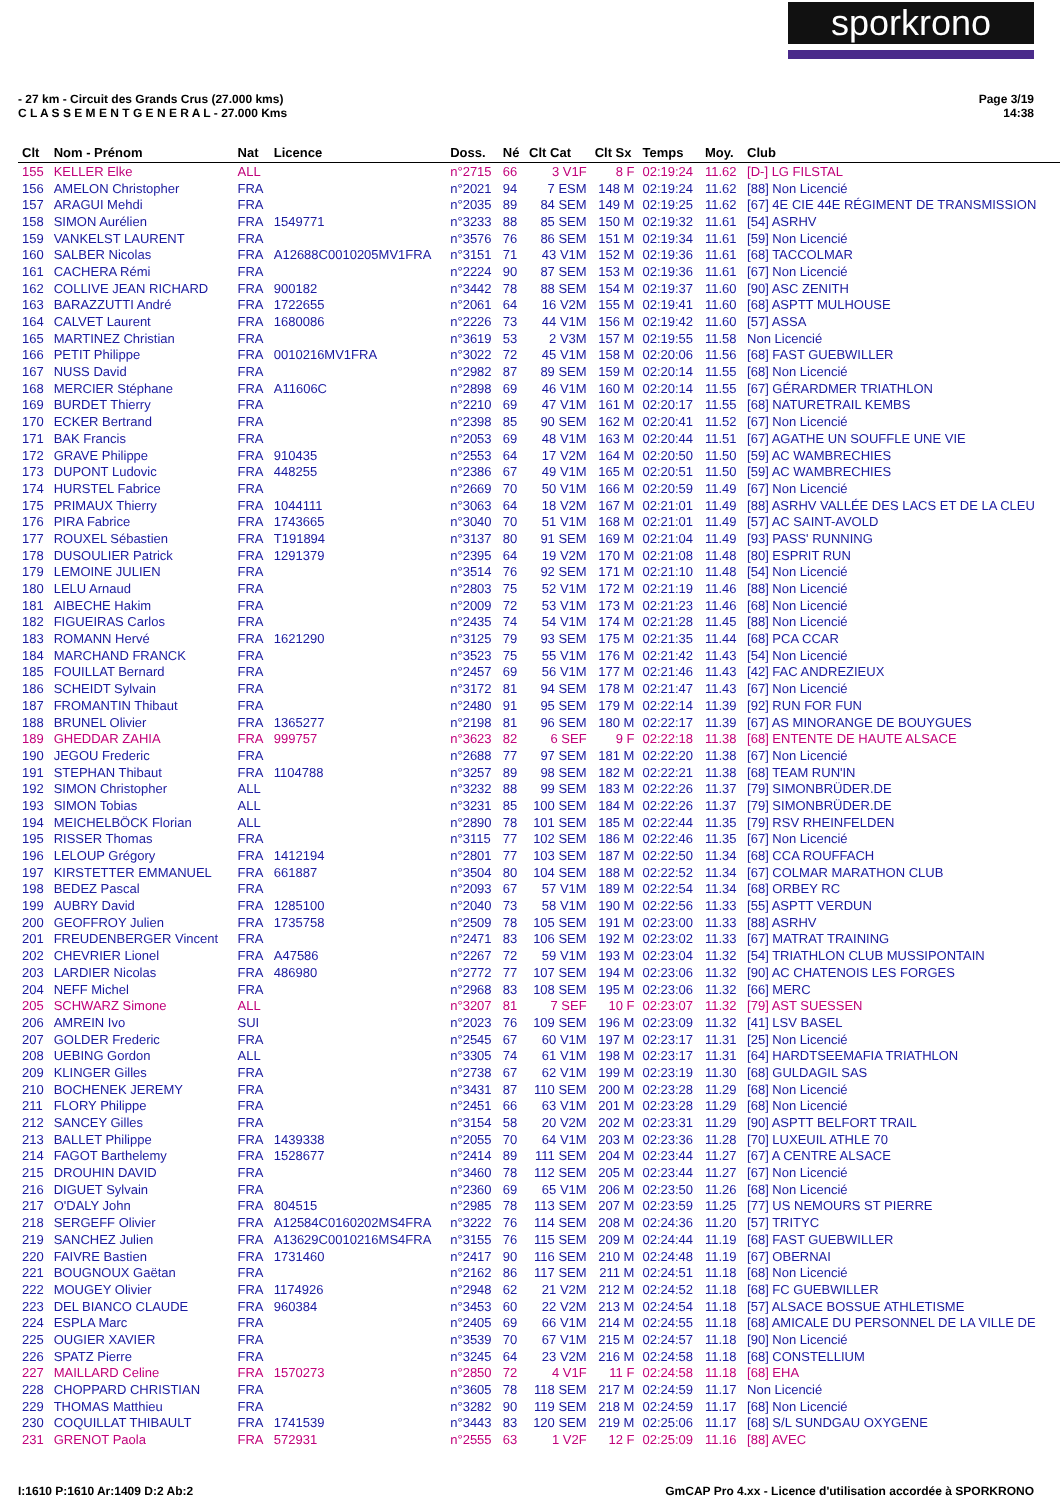sporkrono
- 27 km - Circuit des Grands Crus (27.000 kms)
C L A S S E M E N T G E N E R A L - 27.000 Kms
Page 3/19
14:38
| Clt | Nom - Prénom | Nat | Licence | Doss. | Né | Clt Cat | Clt Sx | Temps | Moy. | Club |
| --- | --- | --- | --- | --- | --- | --- | --- | --- | --- | --- |
| 155 | KELLER Elke | ALL | | n°2715 | 66 | 3 V1F | 8 F | 02:19:24 | 11.62 | [D-] LG FILSTAL |
| 156 | AMELON Christopher | FRA | | n°2021 | 94 | 7 ESM | 148 M | 02:19:24 | 11.62 | [88] Non Licencié |
| 157 | ARAGUI Mehdi | FRA | | n°2035 | 89 | 84 SEM | 149 M | 02:19:25 | 11.62 | [67] 4E CIE 44E RÉGIMENT DE TRANSMISSION |
| 158 | SIMON Aurélien | FRA | 1549771 | n°3233 | 88 | 85 SEM | 150 M | 02:19:32 | 11.61 | [54] ASRHV |
| 159 | VANKELST LAURENT | FRA | | n°3576 | 76 | 86 SEM | 151 M | 02:19:34 | 11.61 | [59] Non Licencié |
| 160 | SALBER Nicolas | FRA | A12688C0010205MV1FRA | n°3151 | 71 | 43 V1M | 152 M | 02:19:36 | 11.61 | [68] TACCOLMAR |
| 161 | CACHERA Rémi | FRA | | n°2224 | 90 | 87 SEM | 153 M | 02:19:36 | 11.61 | [67] Non Licencié |
| 162 | COLLIVE JEAN RICHARD | FRA | 900182 | n°3442 | 78 | 88 SEM | 154 M | 02:19:37 | 11.60 | [90] ASC ZENITH |
| 163 | BARAZZUTTI André | FRA | 1722655 | n°2061 | 64 | 16 V2M | 155 M | 02:19:41 | 11.60 | [68] ASPTT MULHOUSE |
| 164 | CALVET Laurent | FRA | 1680086 | n°2226 | 73 | 44 V1M | 156 M | 02:19:42 | 11.60 | [57] ASSA |
| 165 | MARTINEZ Christian | FRA | | n°3619 | 53 | 2 V3M | 157 M | 02:19:55 | 11.58 | Non Licencié |
| 166 | PETIT Philippe | FRA | 0010216MV1FRA | n°3022 | 72 | 45 V1M | 158 M | 02:20:06 | 11.56 | [68] FAST GUEBWILLER |
| 167 | NUSS David | FRA | | n°2982 | 87 | 89 SEM | 159 M | 02:20:14 | 11.55 | [68] Non Licencié |
| 168 | MERCIER Stéphane | FRA | A11606C | n°2898 | 69 | 46 V1M | 160 M | 02:20:14 | 11.55 | [67] GÉRARDMER TRIATHLON |
| 169 | BURDET Thierry | FRA | | n°2210 | 69 | 47 V1M | 161 M | 02:20:17 | 11.55 | [68] NATURETRAIL KEMBS |
| 170 | ECKER Bertrand | FRA | | n°2398 | 85 | 90 SEM | 162 M | 02:20:41 | 11.52 | [67] Non Licencié |
| 171 | BAK Francis | FRA | | n°2053 | 69 | 48 V1M | 163 M | 02:20:44 | 11.51 | [67] AGATHE UN SOUFFLE UNE VIE |
| 172 | GRAVE Philippe | FRA | 910435 | n°2553 | 64 | 17 V2M | 164 M | 02:20:50 | 11.50 | [59] AC WAMBRECHIES |
| 173 | DUPONT Ludovic | FRA | 448255 | n°2386 | 67 | 49 V1M | 165 M | 02:20:51 | 11.50 | [59] AC WAMBRECHIES |
| 174 | HURSTEL Fabrice | FRA | | n°2669 | 70 | 50 V1M | 166 M | 02:20:59 | 11.49 | [67] Non Licencié |
| 175 | PRIMAUX Thierry | FRA | 1044111 | n°3063 | 64 | 18 V2M | 167 M | 02:21:01 | 11.49 | [88] ASRHV VALLÉE DES LACS ET DE LA CLEU |
| 176 | PIRA Fabrice | FRA | 1743665 | n°3040 | 70 | 51 V1M | 168 M | 02:21:01 | 11.49 | [57] AC SAINT-AVOLD |
| 177 | ROUXEL Sébastien | FRA | T191894 | n°3137 | 80 | 91 SEM | 169 M | 02:21:04 | 11.49 | [93] PASS' RUNNING |
| 178 | DUSOULIER Patrick | FRA | 1291379 | n°2395 | 64 | 19 V2M | 170 M | 02:21:08 | 11.48 | [80] ESPRIT RUN |
| 179 | LEMOINE JULIEN | FRA | | n°3514 | 76 | 92 SEM | 171 M | 02:21:10 | 11.48 | [54] Non Licencié |
| 180 | LELU Arnaud | FRA | | n°2803 | 75 | 52 V1M | 172 M | 02:21:19 | 11.46 | [88] Non Licencié |
| 181 | AIBECHE Hakim | FRA | | n°2009 | 72 | 53 V1M | 173 M | 02:21:23 | 11.46 | [68] Non Licencié |
| 182 | FIGUEIRAS Carlos | FRA | | n°2435 | 74 | 54 V1M | 174 M | 02:21:28 | 11.45 | [88] Non Licencié |
| 183 | ROMANN Hervé | FRA | 1621290 | n°3125 | 79 | 93 SEM | 175 M | 02:21:35 | 11.44 | [68] PCA CCAR |
| 184 | MARCHAND FRANCK | FRA | | n°3523 | 75 | 55 V1M | 176 M | 02:21:42 | 11.43 | [54] Non Licencié |
| 185 | FOUILLAT Bernard | FRA | | n°2457 | 69 | 56 V1M | 177 M | 02:21:46 | 11.43 | [42] FAC ANDREZIEUX |
| 186 | SCHEIDT Sylvain | FRA | | n°3172 | 81 | 94 SEM | 178 M | 02:21:47 | 11.43 | [67] Non Licencié |
| 187 | FROMANTIN Thibaut | FRA | | n°2480 | 91 | 95 SEM | 179 M | 02:22:14 | 11.39 | [92] RUN FOR FUN |
| 188 | BRUNEL Olivier | FRA | 1365277 | n°2198 | 81 | 96 SEM | 180 M | 02:22:17 | 11.39 | [67] AS MINORANGE DE BOUYGUES |
| 189 | GHEDDAR ZAHIA | FRA | 999757 | n°3623 | 82 | 6 SEF | 9 F | 02:22:18 | 11.38 | [68] ENTENTE DE HAUTE ALSACE |
| 190 | JEGOU Frederic | FRA | | n°2688 | 77 | 97 SEM | 181 M | 02:22:20 | 11.38 | [67] Non Licencié |
| 191 | STEPHAN Thibaut | FRA | 1104788 | n°3257 | 89 | 98 SEM | 182 M | 02:22:21 | 11.38 | [68] TEAM RUN'IN |
| 192 | SIMON Christopher | ALL | | n°3232 | 88 | 99 SEM | 183 M | 02:22:26 | 11.37 | [79] SIMONBRÜDER.DE |
| 193 | SIMON Tobias | ALL | | n°3231 | 85 | 100 SEM | 184 M | 02:22:26 | 11.37 | [79] SIMONBRÜDER.DE |
| 194 | MEICHELBÖCK Florian | ALL | | n°2890 | 78 | 101 SEM | 185 M | 02:22:44 | 11.35 | [79] RSV RHEINFELDEN |
| 195 | RISSER Thomas | FRA | | n°3115 | 77 | 102 SEM | 186 M | 02:22:46 | 11.35 | [67] Non Licencié |
| 196 | LELOUP Grégory | FRA | 1412194 | n°2801 | 77 | 103 SEM | 187 M | 02:22:50 | 11.34 | [68] CCA ROUFFACH |
| 197 | KIRSTETTER EMMANUEL | FRA | 661887 | n°3504 | 80 | 104 SEM | 188 M | 02:22:52 | 11.34 | [67] COLMAR MARATHON CLUB |
| 198 | BEDEZ Pascal | FRA | | n°2093 | 67 | 57 V1M | 189 M | 02:22:54 | 11.34 | [68] ORBEY RC |
| 199 | AUBRY David | FRA | 1285100 | n°2040 | 73 | 58 V1M | 190 M | 02:22:56 | 11.33 | [55] ASPTT VERDUN |
| 200 | GEOFFROY Julien | FRA | 1735758 | n°2509 | 78 | 105 SEM | 191 M | 02:23:00 | 11.33 | [88] ASRHV |
| 201 | FREUDENBERGER Vincent | FRA | | n°2471 | 83 | 106 SEM | 192 M | 02:23:02 | 11.33 | [67] MATRAT TRAINING |
| 202 | CHEVRIER Lionel | FRA | A47586 | n°2267 | 72 | 59 V1M | 193 M | 02:23:04 | 11.32 | [54] TRIATHLON CLUB MUSSIPONTAIN |
| 203 | LARDIER Nicolas | FRA | 486980 | n°2772 | 77 | 107 SEM | 194 M | 02:23:06 | 11.32 | [90] AC CHATENOIS LES FORGES |
| 204 | NEFF Michel | FRA | | n°2968 | 83 | 108 SEM | 195 M | 02:23:06 | 11.32 | [66] MERC |
| 205 | SCHWARZ Simone | ALL | | n°3207 | 81 | 7 SEF | 10 F | 02:23:07 | 11.32 | [79] AST SUESSEN |
| 206 | AMREIN Ivo | SUI | | n°2023 | 76 | 109 SEM | 196 M | 02:23:09 | 11.32 | [41] LSV BASEL |
| 207 | GOLDER Frederic | FRA | | n°2545 | 67 | 60 V1M | 197 M | 02:23:17 | 11.31 | [25] Non Licencié |
| 208 | UEBING Gordon | ALL | | n°3305 | 74 | 61 V1M | 198 M | 02:23:17 | 11.31 | [64] HARDTSEEMAFIA TRIATHLON |
| 209 | KLINGER Gilles | FRA | | n°2738 | 67 | 62 V1M | 199 M | 02:23:19 | 11.30 | [68] GULDAGIL SAS |
| 210 | BOCHENEK JEREMY | FRA | | n°3431 | 87 | 110 SEM | 200 M | 02:23:28 | 11.29 | [68] Non Licencié |
| 211 | FLORY Philippe | FRA | | n°2451 | 66 | 63 V1M | 201 M | 02:23:28 | 11.29 | [68] Non Licencié |
| 212 | SANCEY Gilles | FRA | | n°3154 | 58 | 20 V2M | 202 M | 02:23:31 | 11.29 | [90] ASPTT BELFORT TRAIL |
| 213 | BALLET Philippe | FRA | 1439338 | n°2055 | 70 | 64 V1M | 203 M | 02:23:36 | 11.28 | [70] LUXEUIL ATHLE 70 |
| 214 | FAGOT Barthelemy | FRA | 1528677 | n°2414 | 89 | 111 SEM | 204 M | 02:23:44 | 11.27 | [67] A CENTRE ALSACE |
| 215 | DROUHIN DAVID | FRA | | n°3460 | 78 | 112 SEM | 205 M | 02:23:44 | 11.27 | [67] Non Licencié |
| 216 | DIGUET Sylvain | FRA | | n°2360 | 69 | 65 V1M | 206 M | 02:23:50 | 11.26 | [68] Non Licencié |
| 217 | O'DALY John | FRA | 804515 | n°2985 | 78 | 113 SEM | 207 M | 02:23:59 | 11.25 | [77] US NEMOURS ST PIERRE |
| 218 | SERGEFF Olivier | FRA | A12584C0160202MS4FRA | n°3222 | 76 | 114 SEM | 208 M | 02:24:36 | 11.20 | [57] TRITYC |
| 219 | SANCHEZ Julien | FRA | A13629C0010216MS4FRA | n°3155 | 76 | 115 SEM | 209 M | 02:24:44 | 11.19 | [68] FAST GUEBWILLER |
| 220 | FAIVRE Bastien | FRA | 1731460 | n°2417 | 90 | 116 SEM | 210 M | 02:24:48 | 11.19 | [67] OBERNAI |
| 221 | BOUGNOUX Gaëtan | FRA | | n°2162 | 86 | 117 SEM | 211 M | 02:24:51 | 11.18 | [68] Non Licencié |
| 222 | MOUGEY Olivier | FRA | 1174926 | n°2948 | 62 | 21 V2M | 212 M | 02:24:52 | 11.18 | [68] FC GUEBWILLER |
| 223 | DEL BIANCO CLAUDE | FRA | 960384 | n°3453 | 60 | 22 V2M | 213 M | 02:24:54 | 11.18 | [57] ALSACE BOSSUE ATHLETISME |
| 224 | ESPLA Marc | FRA | | n°2405 | 69 | 66 V1M | 214 M | 02:24:55 | 11.18 | [68] AMICALE DU PERSONNEL DE LA VILLE DE |
| 225 | OUGIER XAVIER | FRA | | n°3539 | 70 | 67 V1M | 215 M | 02:24:57 | 11.18 | [90] Non Licencié |
| 226 | SPATZ Pierre | FRA | | n°3245 | 64 | 23 V2M | 216 M | 02:24:58 | 11.18 | [68] CONSTELLIUM |
| 227 | MAILLARD Celine | FRA | 1570273 | n°2850 | 72 | 4 V1F | 11 F | 02:24:58 | 11.18 | [68] EHA |
| 228 | CHOPPARD CHRISTIAN | FRA | | n°3605 | 78 | 118 SEM | 217 M | 02:24:59 | 11.17 | Non Licencié |
| 229 | THOMAS Matthieu | FRA | | n°3282 | 90 | 119 SEM | 218 M | 02:24:59 | 11.17 | [68] Non Licencié |
| 230 | COQUILLAT THIBAULT | FRA | 1741539 | n°3443 | 83 | 120 SEM | 219 M | 02:25:06 | 11.17 | [68] S/L SUNDGAU OXYGENE |
| 231 | GRENOT Paola | FRA | 572931 | n°2555 | 63 | 1 V2F | 12 F | 02:25:09 | 11.16 | [88] AVEC |
I:1610 P:1610 Ar:1409 D:2 Ab:2 GmCAP Pro 4.xx - Licence d'utilisation accordée à SPORKRONO